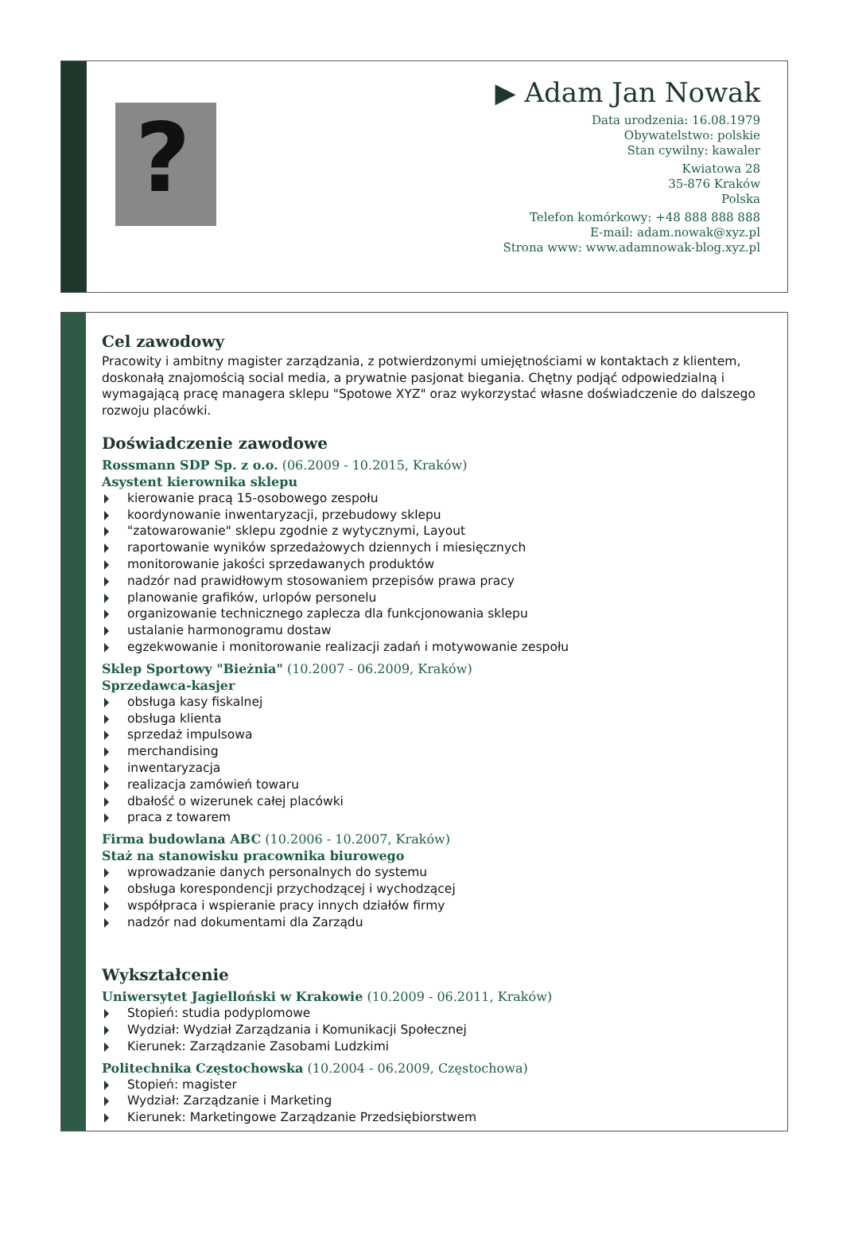?
▶ Adam Jan Nowak
Data urodzenia: 16.08.1979
Obywatelstwo: polskie
Stan cywilny: kawaler
Kwiatowa 28
35-876 Kraków
Polska
Telefon komórkowy: +48 888 888 888
E-mail: adam.nowak@xyz.pl
Strona www: www.adamnowak-blog.xyz.pl
Cel zawodowy
Pracowity i ambitny magister zarządzania, z potwierdzonymi umiejętnościami w kontaktach z klientem, doskonałą znajomością social media, a prywatnie pasjonat biegania. Chętny podjąć odpowiedzialną i wymagającą pracę managera sklepu "Spotowe XYZ" oraz wykorzystać własne doświadczenie do dalszego rozwoju placówki.
Doświadczenie zawodowe
Rossmann SDP Sp. z o.o. (06.2009 - 10.2015, Kraków)
Asystent kierownika sklepu
kierowanie pracą 15-osobowego zespołu
koordynowanie inwentaryzacji, przebudowy sklepu
"zatowarowanie" sklepu zgodnie z wytycznymi, Layout
raportowanie wyników sprzedażowych dziennych i miesięcznych
monitorowanie jakości sprzedawanych produktów
nadzór nad prawidłowym stosowaniem przepisów prawa pracy
planowanie grafików, urlopów personelu
organizowanie technicznego zaplecza dla funkcjonowania sklepu
ustalanie harmonogramu dostaw
egzekwowanie i monitorowanie realizacji zadań i motywowanie zespołu
Sklep Sportowy "Bieżnia" (10.2007 - 06.2009, Kraków)
Sprzedawca-kasjer
obsługa kasy fiskalnej
obsługa klienta
sprzedaż impulsowa
merchandising
inwentaryzacja
realizacja zamówień towaru
dbałość o wizerunek całej placówki
praca z towarem
Firma budowlana ABC (10.2006 - 10.2007, Kraków)
Staż na stanowisku pracownika biurowego
wprowadzanie danych personalnych do systemu
obsługa korespondencji przychodzącej i wychodzącej
współpraca i wspieranie pracy innych działów firmy
nadzór nad dokumentami dla Zarządu
Wykształcenie
Uniwersytet Jagielloński w Krakowie (10.2009 - 06.2011, Kraków)
Stopień: studia podyplomowe
Wydział: Wydział Zarządzania i Komunikacji Społecznej
Kierunek: Zarządzanie Zasobami Ludzkimi
Politechnika Częstochowska (10.2004 - 06.2009, Częstochowa)
Stopień: magister
Wydział: Zarządzanie i Marketing
Kierunek: Marketingowe Zarządzanie Przedsiębiorstwem